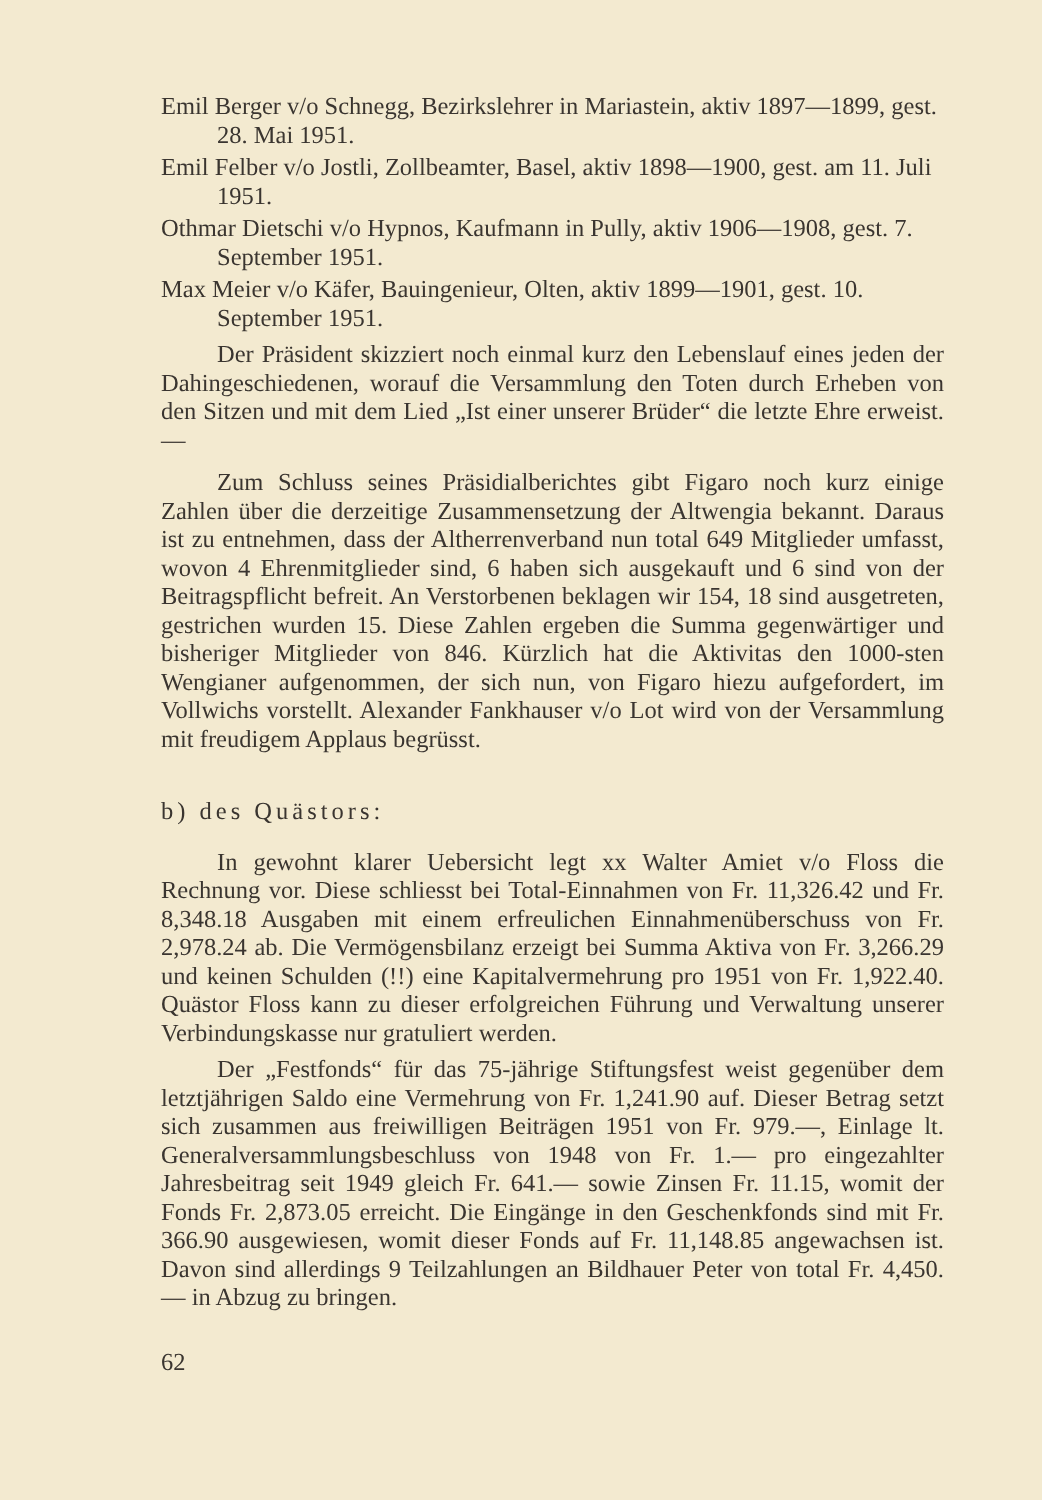Emil Berger v/o Schnegg, Bezirkslehrer in Mariastein, aktiv 1897—1899, gest. 28. Mai 1951.
Emil Felber v/o Jostli, Zollbeamter, Basel, aktiv 1898—1900, gest. am 11. Juli 1951.
Othmar Dietschi v/o Hypnos, Kaufmann in Pully, aktiv 1906—1908, gest. 7. September 1951.
Max Meier v/o Käfer, Bauingenieur, Olten, aktiv 1899—1901, gest. 10. September 1951.
Der Präsident skizziert noch einmal kurz den Lebenslauf eines jeden der Dahingeschiedenen, worauf die Versammlung den Toten durch Erheben von den Sitzen und mit dem Lied „Ist einer unserer Brüder“ die letzte Ehre erweist. —
Zum Schluss seines Präsidialberichtes gibt Figaro noch kurz einige Zahlen über die derzeitige Zusammensetzung der Altwengia bekannt. Daraus ist zu entnehmen, dass der Altherrenverband nun total 649 Mitglieder umfasst, wovon 4 Ehrenmitglieder sind, 6 haben sich ausgekauft und 6 sind von der Beitragspflicht befreit. An Verstorbenen beklagen wir 154, 18 sind ausgetreten, gestrichen wurden 15. Diese Zahlen ergeben die Summa gegenwärtiger und bisheriger Mitglieder von 846. Kürzlich hat die Aktivitas den 1000-sten Wengianer aufgenommen, der sich nun, von Figaro hiezu aufgefordert, im Vollwichs vorstellt. Alexander Fankhauser v/o Lot wird von der Versammlung mit freudigem Applaus begrüsst.
b) des Quästors:
In gewohnt klarer Uebersicht legt xx Walter Amiet v/o Floss die Rechnung vor. Diese schliesst bei Total-Einnahmen von Fr. 11,326.42 und Fr. 8,348.18 Ausgaben mit einem erfreulichen Einnahmenüberschuss von Fr. 2,978.24 ab. Die Vermögensbilanz erzeigt bei Summa Aktiva von Fr. 3,266.29 und keinen Schulden (!!) eine Kapitalvermehrung pro 1951 von Fr. 1,922.40. Quästor Floss kann zu dieser erfolgreichen Führung und Verwaltung unserer Verbindungskasse nur gratuliert werden.
Der „Festfonds“ für das 75-jährige Stiftungsfest weist gegenüber dem letztjährigen Saldo eine Vermehrung von Fr. 1,241.90 auf. Dieser Betrag setzt sich zusammen aus freiwilligen Beiträgen 1951 von Fr. 979.—, Einlage lt. Generalversammlungsbeschluss von 1948 von Fr. 1.— pro eingezahlter Jahresbeitrag seit 1949 gleich Fr. 641.— sowie Zinsen Fr. 11.15, womit der Fonds Fr. 2,873.05 erreicht. Die Eingänge in den Geschenkfonds sind mit Fr. 366.90 ausgewiesen, womit dieser Fonds auf Fr. 11,148.85 angewachsen ist. Davon sind allerdings 9 Teilzahlungen an Bildhauer Peter von total Fr. 4,450.— in Abzug zu bringen.
62